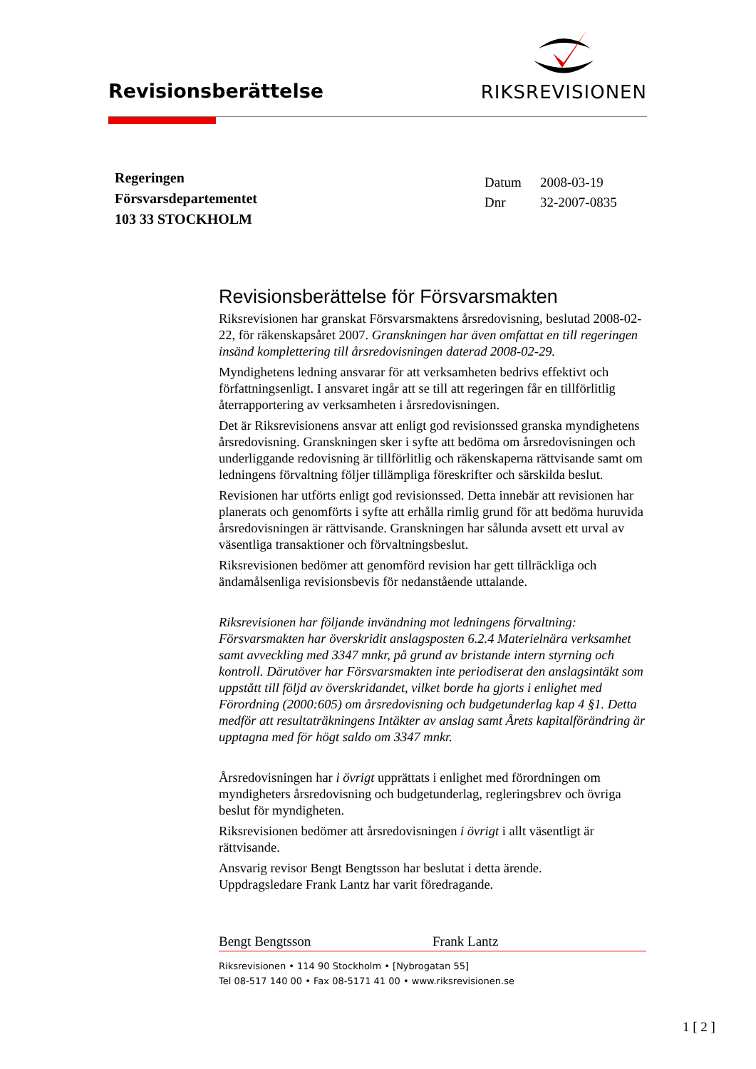Revisionsberättelse
RIKSREVISIONEN
Regeringen
Försvarsdepartementet
103 33 STOCKHOLM
Datum 2008-03-19
Dnr 32-2007-0835
Revisionsberättelse för Försvarsmakten
Riksrevisionen har granskat Försvarsmaktens årsredovisning, beslutad 2008-02-22, för räkenskapsåret 2007. Granskningen har även omfattat en till regeringen insänd komplettering till årsredovisningen daterad 2008-02-29.
Myndighetens ledning ansvarar för att verksamheten bedrivs effektivt och författningsenligt. I ansvaret ingår att se till att regeringen får en tillförlitlig återrapportering av verksamheten i årsredovisningen.
Det är Riksrevisionens ansvar att enligt god revisionssed granska myndighetens årsredovisning. Granskningen sker i syfte att bedöma om årsredovisningen och underliggande redovisning är tillförlitlig och räkenskaperna rättvisande samt om ledningens förvaltning följer tillämpliga föreskrifter och särskilda beslut.
Revisionen har utförts enligt god revisionssed. Detta innebär att revisionen har planerats och genomförts i syfte att erhålla rimlig grund för att bedöma huruvida årsredovisningen är rättvisande. Granskningen har sålunda avsett ett urval av väsentliga transaktioner och förvaltningsbeslut.
Riksrevisionen bedömer att genomförd revision har gett tillräckliga och ändamålsenliga revisionsbevis för nedanstående uttalande.
Riksrevisionen har följande invändning mot ledningens förvaltning: Försvarsmakten har överskridit anslagsposten 6.2.4 Materielnära verksamhet samt avveckling med 3347 mnkr, på grund av bristande intern styrning och kontroll. Därutöver har Försvarsmakten inte periodiserat den anslagsintäkt som uppstått till följd av överskridandet, vilket borde ha gjorts i enlighet med Förordning (2000:605) om årsredovisning och budgetunderlag kap 4 §1. Detta medför att resultaträkningens Intäkter av anslag samt Årets kapitalförändring är upptagna med för högt saldo om 3347 mnkr.
Årsredovisningen har i övrigt upprättats i enlighet med förordningen om myndigheters årsredovisning och budgetunderlag, regleringsbrev och övriga beslut för myndigheten.
Riksrevisionen bedömer att årsredovisningen i övrigt i allt väsentligt är rättvisande.
Ansvarig revisor Bengt Bengtsson har beslutat i detta ärende.
Uppdragsledare Frank Lantz har varit föredragande.
Bengt Bengtsson Frank Lantz
Riksrevisionen • 114 90 Stockholm • [Nybrogatan 55]
Tel 08-517 140 00 • Fax 08-5171 41 00 • www.riksrevisionen.se
1 [ 2 ]